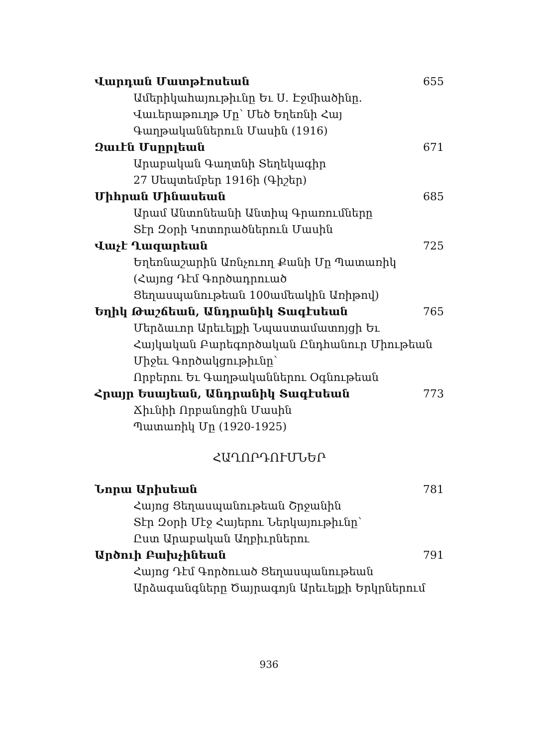Վարդան Մատթէոսեան 655
Ամերիկահայութիւնը Եւ Ս. Էջմիածինը.
Վաւերաթուղթ Մը՝ Մեծ Եղեռնի Հայ
Գաղթականներուն Մասին (1916)
Զաւէն Մսըրլեան 671
Արաբական Գաղտնի Տեղեկագիր
27 Սեպտեմբեր 1916ի (Գիշեր)
Միհրան Մինասեան 685
Արամ Անտոնեանի Անտիպ Գրառումները
Տէր Զօրի Կոտորածներուն Մասին
Վաչէ Ղազարեան 725
Եղեռնաշարին Առնչուող Քանի Մը Պատառիկ
(Հայոց Դէմ Գործադրուած
Ցեղասպանութեան 100ամեակին Առիթով)
Եղիկ Թաշճեան, Անդրանիկ Տագէսեան 765
Մերձաւոր Արեւելքի Նպաստամատոյցի Եւ
Հայկական Բարեգործական Ընդհանուր Միութեան
Միջեւ Գործակցութիւնը՝
Որբերու Եւ Գաղթականներու Օգնութեան
Հրայր Եսայեան, Անդրանիկ Տագէսեան 773
Ճիւնիի Որբանոցին Մասին
Պատառիկ Մը (1920-1925)
ՀԱՂՈՐԴՈՒՄՆԵՐ
Նորա Արիսեան 781
Հայոց Ցեղասպանութեան Շրջանին
Տէր Զօրի Մէջ Հայերու Ներկայութիւնը՝
Ըստ Արաբական Աղբիւրներու
Արծուի Բախչինեան 791
Հայոց Դէմ Գործուած Ցեղասպանութեան
Արձագանգները Ծայրագոյն Արեւելքի Երկրներում
936